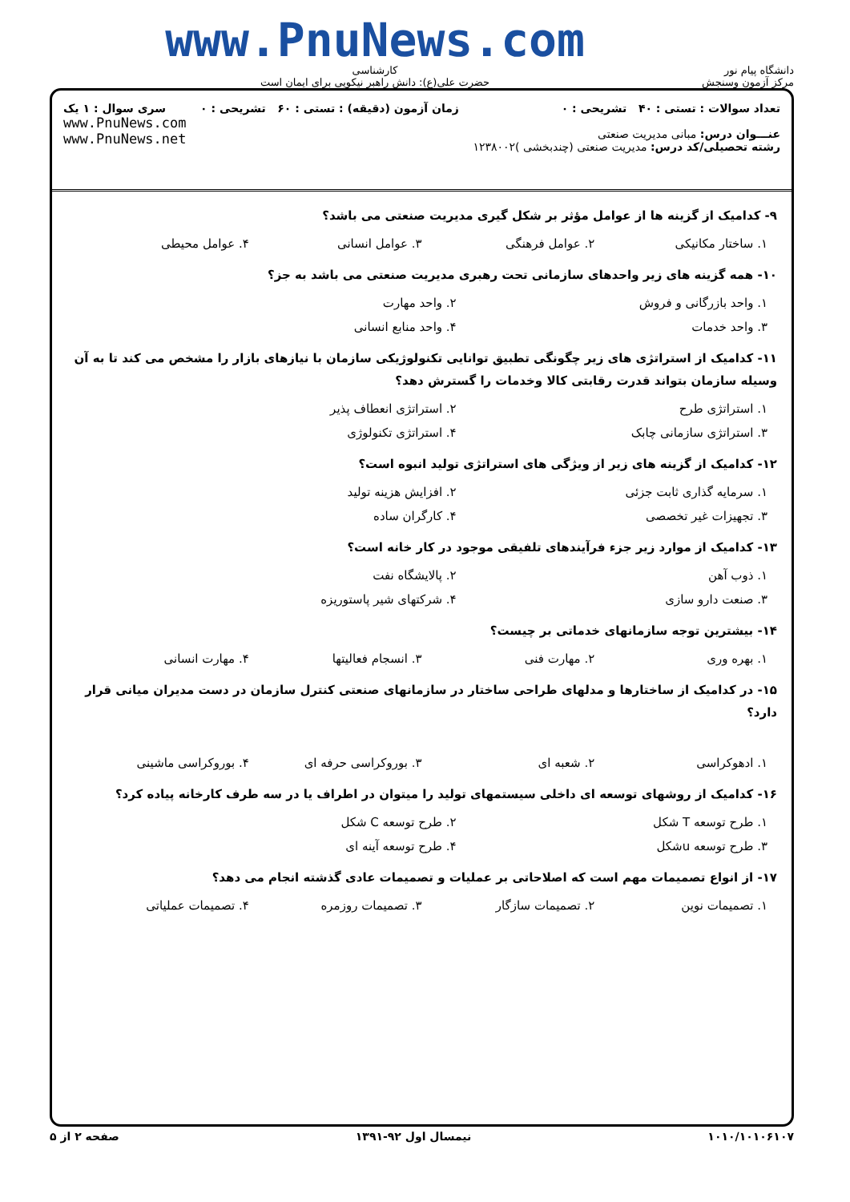دانشگاه پیام نور
مرکز آزمون وسنجش
www.PnuNews.com
کارشناسی
حضرت علی(ع): دانش راهبر نیکویی برای ایمان است
تعداد سوالات : تستی : ۴۰ تشریحی : ۰
عنـــوان درس: مبانی مدیریت صنعتی
رشته تحصیلی/کد درس: مدیریت صنعتی (چندبخشی )۱۲۳۸۰۰۲
زمان آزمون (دقیقه) : تستی : ۶۰ تشریحی : ۰
سری سوال : ۱ یک
www.PnuNews.com
www.PnuNews.net
۹- کدامیک از گزینه ها از عوامل مؤثر بر شکل گیری مدیریت صنعتی می باشد؟
۱. ساختار مکانیکی ۲. عوامل فرهنگی ۳. عوامل انسانی ۴. عوامل محیطی
۱۰- همه گزینه های زیر واحدهای سازمانی تحت رهبری مدیریت صنعتی می باشد به جز؟
۱. واحد بازرگانی و فروش ۲. واحد مهارت
۳. واحد خدمات ۴. واحد منابع انسانی
۱۱- کدامیک از استراتژی های زیر چگونگی تطبیق توانایی تکنولوژیکی سازمان با نیازهای بازار را مشخص می کند تا به آن وسیله سازمان بتواند قدرت رقابتی کالا وخدمات را گسترش دهد؟
۱. استراتژی طرح ۲. استراتژی انعطاف پذیر
۳. استراتژی سازمانی چابک ۴. استراتژی تکنولوژی
۱۲- کدامیک از گزینه های زیر از ویژگی های استراتژی تولید انبوه است؟
۱. سرمایه گذاری ثابت جزئی ۲. افزایش هزینه تولید
۳. تجهیزات غیر تخصصی ۴. کارگران ساده
۱۳- کدامیک از موارد زیر جزء فرآیندهای تلفیقی موجود در کار خانه است؟
۱. ذوب آهن ۲. پالایشگاه نفت
۳. صنعت دارو سازی ۴. شرکتهای شیر پاستوریزه
۱۴- بیشترین توجه سازمانهای خدماتی بر چیست؟
۱. بهره وری ۲. مهارت فنی ۳. انسجام فعالیتها ۴. مهارت انسانی
۱۵- در کدامیک از ساختارها و مدلهای طراحی ساختار در سازمانهای صنعتی کنترل سازمان در دست مدیران میانی قرار دارد؟
۱. ادهوکراسی ۲. شعبه ای ۳. بوروکراسی حرفه ای ۴. بوروکراسی ماشینی
۱۶- کدامیک از روشهای توسعه ای داخلی سیستمهای تولید را میتوان در اطراف یا در سه طرف کارخانه پیاده کرد؟
۱. طرح توسعه T شکل ۲. طرح توسعه C شکل
۳. طرح توسعه uشکل ۴. طرح توسعه آینه ای
۱۷- از انواع تصمیمات مهم است که اصلاحاتی بر عملیات و تصمیمات عادی گذشته انجام می دهد؟
۱. تصمیمات نوین ۲. تصمیمات سازگار ۳. تصمیمات روزمره ۴. تصمیمات عملیاتی
۱۰۱۰/۱۰۱۰۶۱۰۷ نیمسال اول ۹۲-۱۳۹۱ صفحه ۲ از ۵